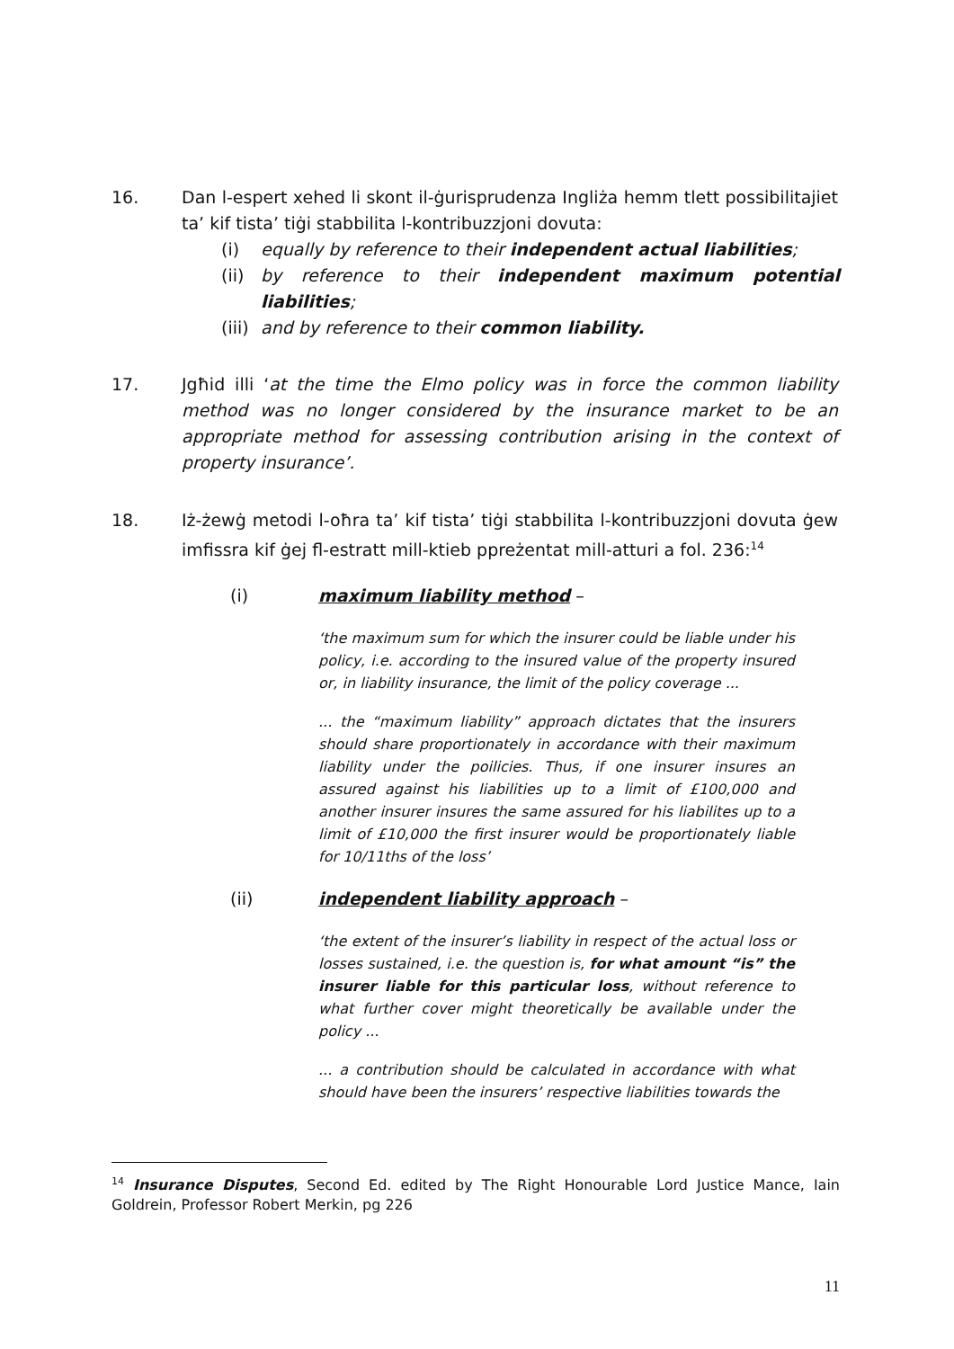16. Dan l-espert xehed li skont il-ġurisprudenza Ingliża hemm tlett possibilitajiet ta’ kif tista’ tiġi stabbilita l-kontribuzzjoni dovuta:
(i) equally by reference to their independent actual liabilities;
(ii) by reference to their independent maximum potential liabilities;
(iii) and by reference to their common liability.
17. Jgħid illi ‘at the time the Elmo policy was in force the common liability method was no longer considered by the insurance market to be an appropriate method for assessing contribution arising in the context of property insurance’.
18. Iż-żewġ metodi l-oħra ta’ kif tista’ tiġi stabbilita l-kontribuzzjoni dovuta ġew imfissra kif ġej fl-estratt mill-ktieb ppreżentat mill-atturi a fol. 236:<sup>14</sup>
(i) maximum liability method –
‘the maximum sum for which the insurer could be liable under his policy, i.e. according to the insured value of the property insured or, in liability insurance, the limit of the policy coverage ...
... the “maximum liability” approach dictates that the insurers should share proportionately in accordance with their maximum liability under the poilicies. Thus, if one insurer insures an assured against his liabilities up to a limit of £100,000 and another insurer insures the same assured for his liabilites up to a limit of £10,000 the first insurer would be proportionately liable for 10/11ths of the loss’
(ii) independent liability approach –
‘the extent of the insurer’s liability in respect of the actual loss or losses sustained, i.e. the question is, for what amount “is” the insurer liable for this particular loss, without reference to what further cover might theoretically be available under the policy ...
... a contribution should be calculated in accordance with what should have been the insurers’ respective liabilities towards the
<sup>14</sup> Insurance Disputes, Second Ed. edited by The Right Honourable Lord Justice Mance, Iain Goldrein, Professor Robert Merkin, pg 226
11